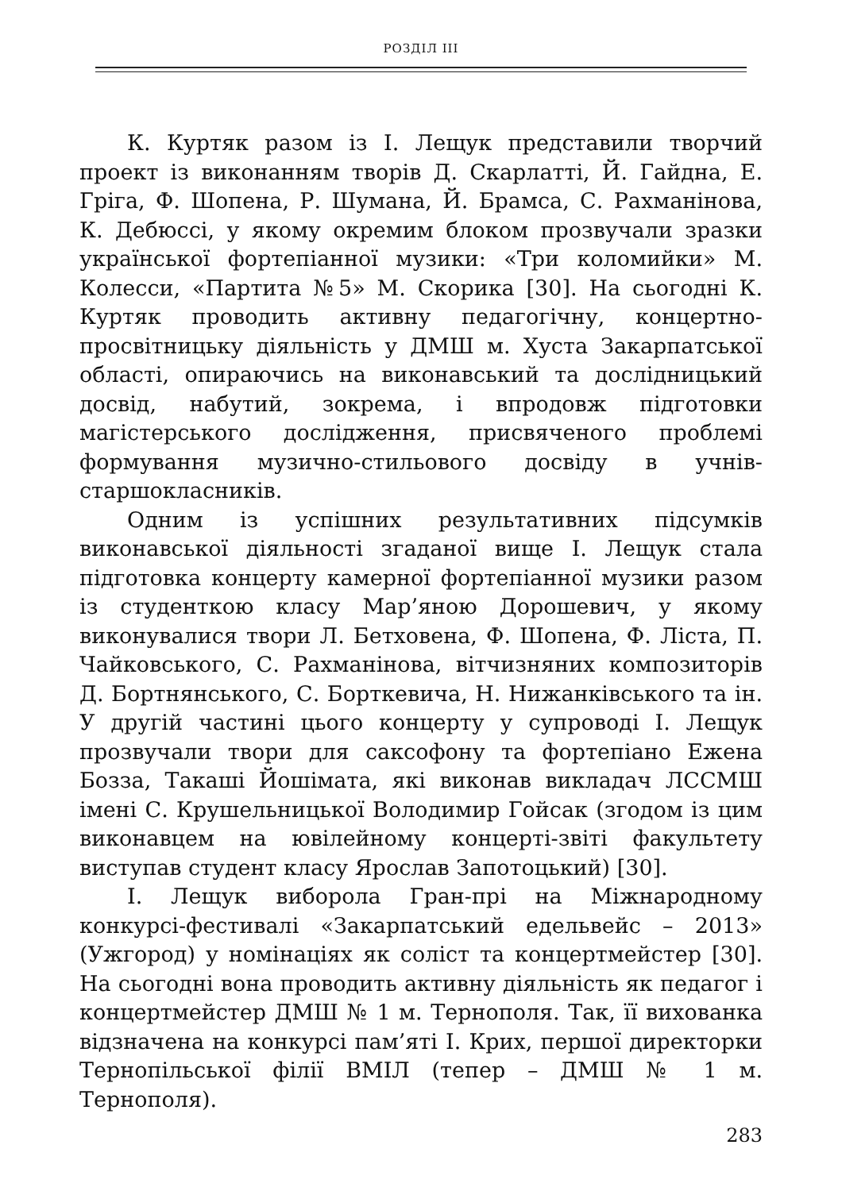РОЗДІЛ ІІІ
К. Куртяк разом із І. Лещук представили творчий проект із виконанням творів Д. Скарлатті, Й. Гайдна, Е. Гріга, Ф. Шопена, Р. Шумана, Й. Брамса, С. Рахманінова, К. Дебюссі, у якому окремим блоком прозвучали зразки української фортепіанної музики: «Три коломийки» М. Колесси, «Партита №5» М. Скорика [30]. На сьогодні К. Куртяк проводить активну педагогічну, концертно-просвітницьку діяльність у ДМШ м. Хуста Закарпатської області, опираючись на виконавський та дослідницький досвід, набутий, зокрема, і впродовж підготовки магістерського дослідження, присвяченого проблемі формування музично-стильового досвіду в учнів-старшокласників.
Одним із успішних результативних підсумків виконавської діяльності згаданої вище І. Лещук стала підготовка концерту камерної фортепіанної музики разом із студенткою класу Мар’яною Дорошевич, у якому виконувалися твори Л. Бетховена, Ф. Шопена, Ф. Ліста, П. Чайковського, С. Рахманінова, вітчизняних композиторів Д. Бортнянського, С. Борткевича, Н. Нижанківського та ін. У другій частині цього концерту у супроводі І. Лещук прозвучали твори для саксофону та фортепіано Ежена Бозза, Такаші Йошімата, які виконав викладач ЛССМШ імені С. Крушельницької Володимир Гойсак (згодом із цим виконавцем на ювілейному концерті-звіті факультету виступав студент класу Ярослав Запотоцький) [30].
І. Лещук виборола Гран-прі на Міжнародному конкурсі-фестивалі «Закарпатський едельвейс – 2013» (Ужгород) у номінаціях як соліст та концертмейстер [30]. На сьогодні вона проводить активну діяльність як педагог і концертмейстер ДМШ № 1 м. Тернополя. Так, її вихованка відзначена на конкурсі пам’яті І. Крих, першої директорки Тернопільської філії ВМІЛ (тепер – ДМШ № 1 м. Тернополя).
283